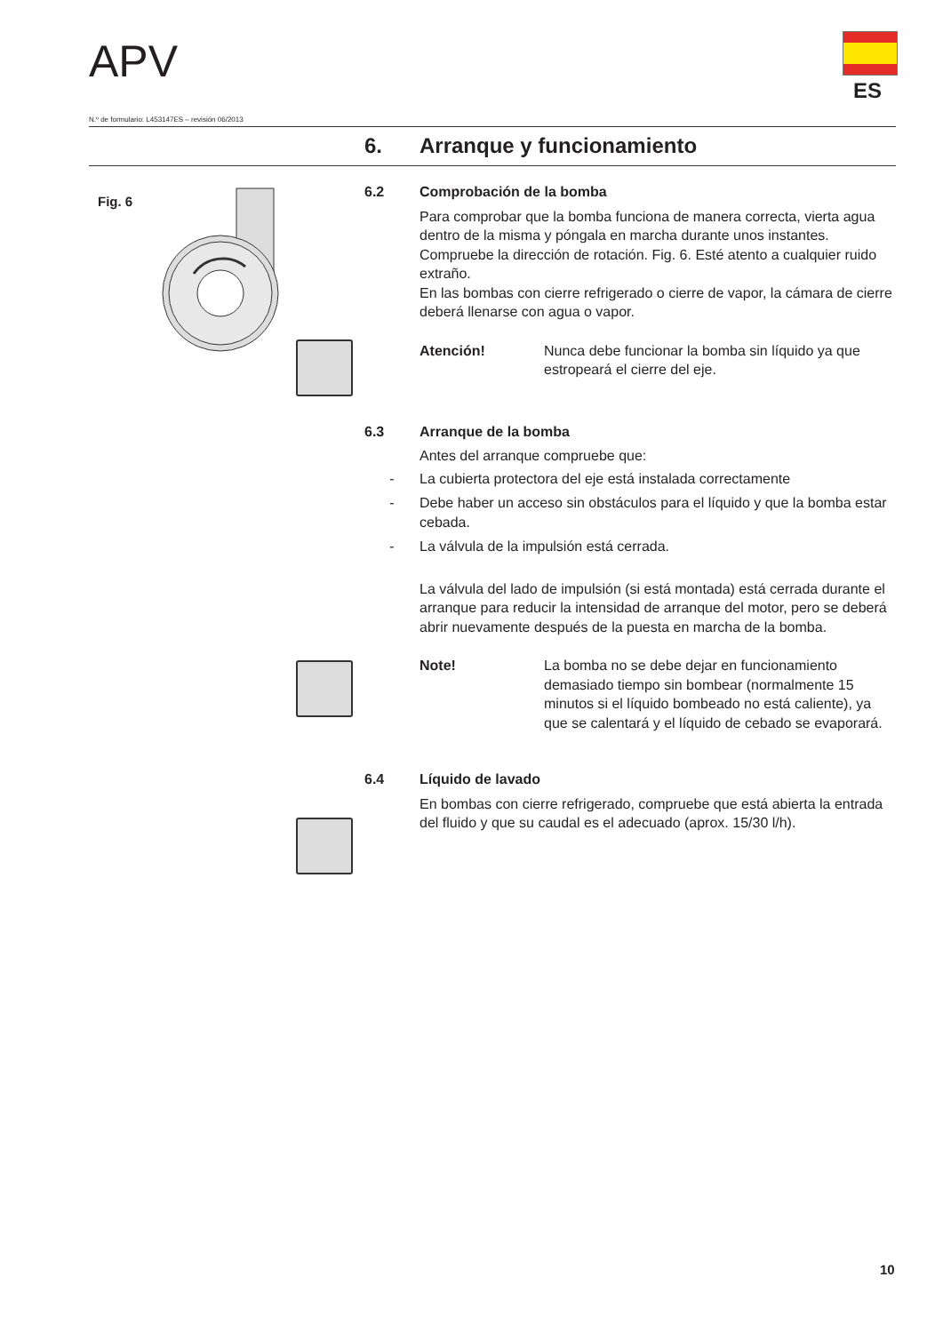APV
ES
N.º de formulario: L453147ES – revisión 06/2013
6. Arranque y funcionamiento
Fig. 6
6.2 Comprobación de la bomba
Para comprobar que la bomba funciona de manera correcta, vierta agua dentro de la misma y póngala en marcha durante unos instantes. Compruebe la dirección de rotación. Fig. 6. Esté atento a cualquier ruido extraño.
En las bombas con cierre refrigerado o cierre de vapor, la cámara de cierre deberá llenarse con agua o vapor.
Atención! Nunca debe funcionar la bomba sin líquido ya que estropeará el cierre del eje.
6.3 Arranque de la bomba
Antes del arranque compruebe que:
- La cubierta protectora del eje está instalada correctamente
- Debe haber un acceso sin obstáculos para el líquido y que la bomba estar cebada.
- La válvula de la impulsión está cerrada.
La válvula del lado de impulsión (si está montada) está cerrada durante el arranque para reducir la intensidad de arranque del motor, pero se deberá abrir nuevamente después de la puesta en marcha de la bomba.
Note! La bomba no se debe dejar en funcionamiento demasiado tiempo sin bombear (normalmente 15 minutos si el líquido bombeado no está caliente), ya que se calentará y el líquido de cebado se evaporará.
6.4 Líquido de lavado
En bombas con cierre refrigerado, compruebe que está abierta la entrada del fluido y que su caudal es el adecuado (aprox. 15/30 l/h).
10